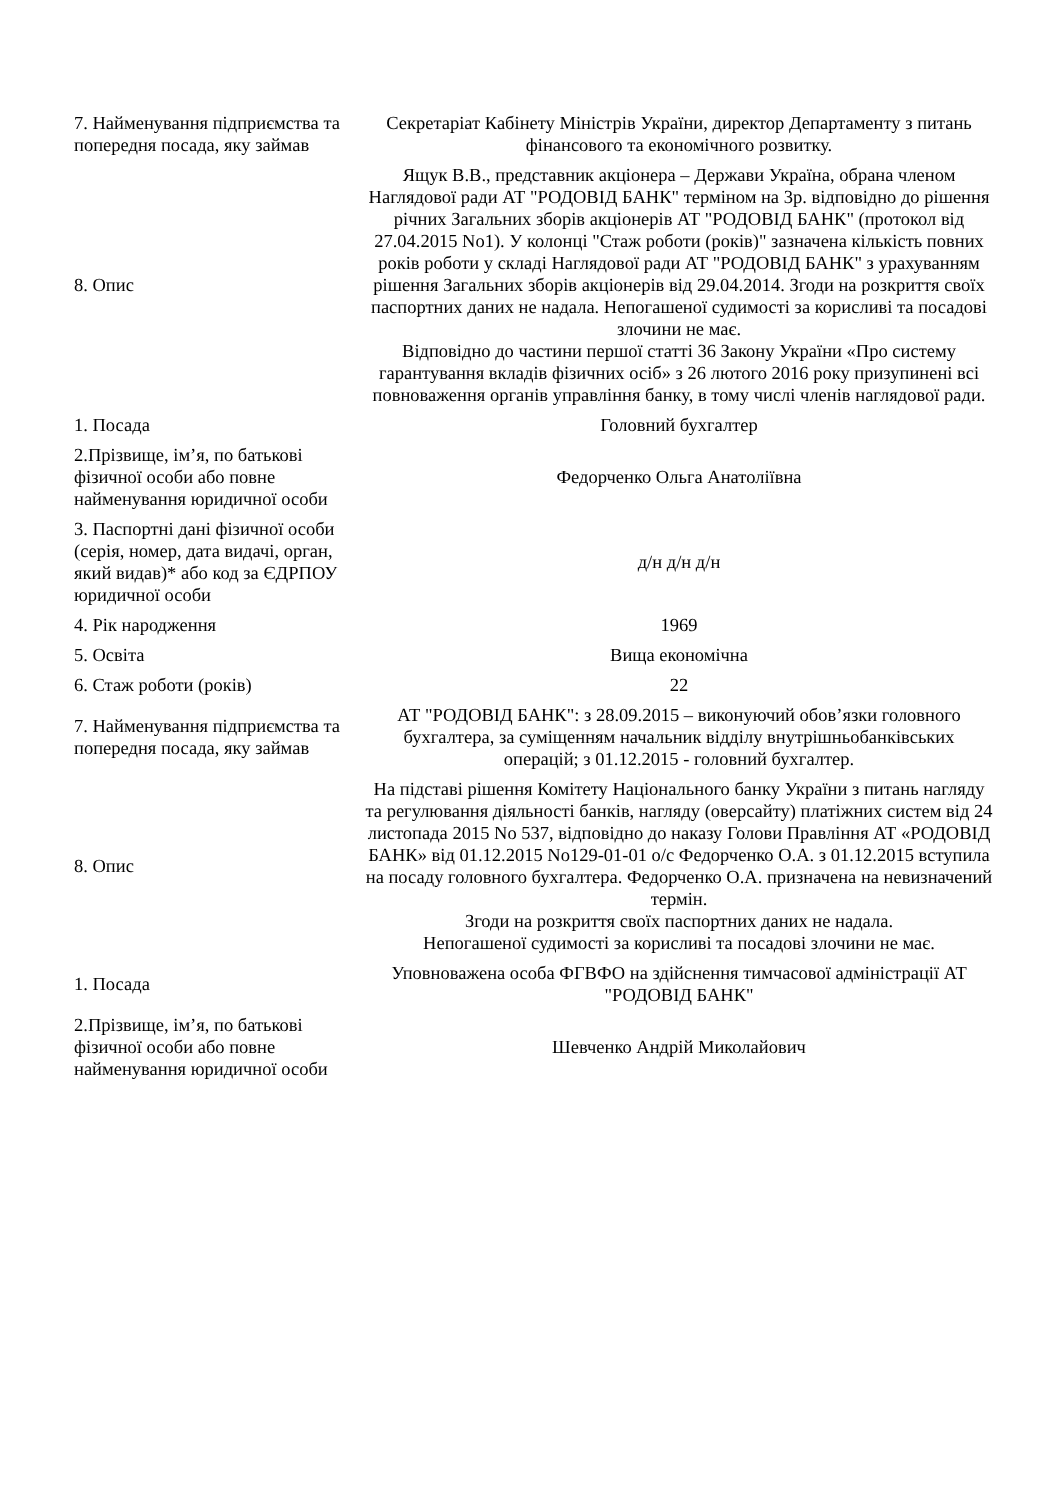| 7. Найменування підприємства та попередня посада, яку займав | Секретаріат Кабінету Міністрів України, директор Департаменту з питань фінансового та економічного розвитку. |
| 8. Опис | Ящук В.В., представник акціонера – Держави Україна, обрана членом Наглядової ради АТ "РОДОВІД БАНК" терміном на 3р. відповідно до рішення річних Загальних зборів акціонерів АТ "РОДОВІД БАНК" (протокол від 27.04.2015 No1). У колонці "Стаж роботи (років)" зазначена кількість повних років роботи у складі Наглядової ради АТ "РОДОВІД БАНК" з урахуванням рішення Загальних зборів акціонерів від 29.04.2014. Згоди на розкриття своїх паспортних даних не надала. Непогашеної судимості за корисливі та посадові злочини не має. Відповідно до частини першої статті 36 Закону України «Про систему гарантування вкладів фізичних осіб» з 26 лютого 2016 року призупинені всі повноваження органів управління банку, в тому числі членів наглядової ради. |
| 1. Посада | Головний бухгалтер |
| 2.Прізвище, ім’я, по батькові фізичної особи або повне найменування юридичної особи | Федорченко Ольга Анатоліївна |
| 3. Паспортні дані фізичної особи (серія, номер, дата видачі, орган, який видав)* або код за ЄДРПОУ юридичної особи | д/н д/н д/н |
| 4. Рік народження | 1969 |
| 5. Освіта | Вища економічна |
| 6. Стаж роботи (років) | 22 |
| 7. Найменування підприємства та попередня посада, яку займав | АТ "РОДОВІД БАНК": з 28.09.2015 – виконуючий обов’язки головного бухгалтера, за суміщенням начальник відділу внутрішньобанківських операцій; з 01.12.2015 - головний бухгалтер. |
| 8. Опис | На підставі рішення Комітету Національного банку України з питань нагляду та регулювання діяльності банків, нагляду (оверсайту) платіжних систем від 24 листопада 2015 No 537, відповідно до наказу Голови Правління АТ «РОДОВІД БАНК» від 01.12.2015 No129-01-01 о/с Федорченко О.А. з 01.12.2015 вступила на посаду головного бухгалтера. Федорченко О.А. призначена на невизначений термін. Згоди на розкриття своїх паспортних даних не надала. Непогашеної судимості за корисливі та посадові злочини не має. |
| 1. Посада | Уповноважена особа ФГВФО на здійснення тимчасової адміністрації АТ "РОДОВІД БАНК" |
| 2.Прізвище, ім’я, по батькові фізичної особи або повне найменування юридичної особи | Шевченко Андрій Миколайович |